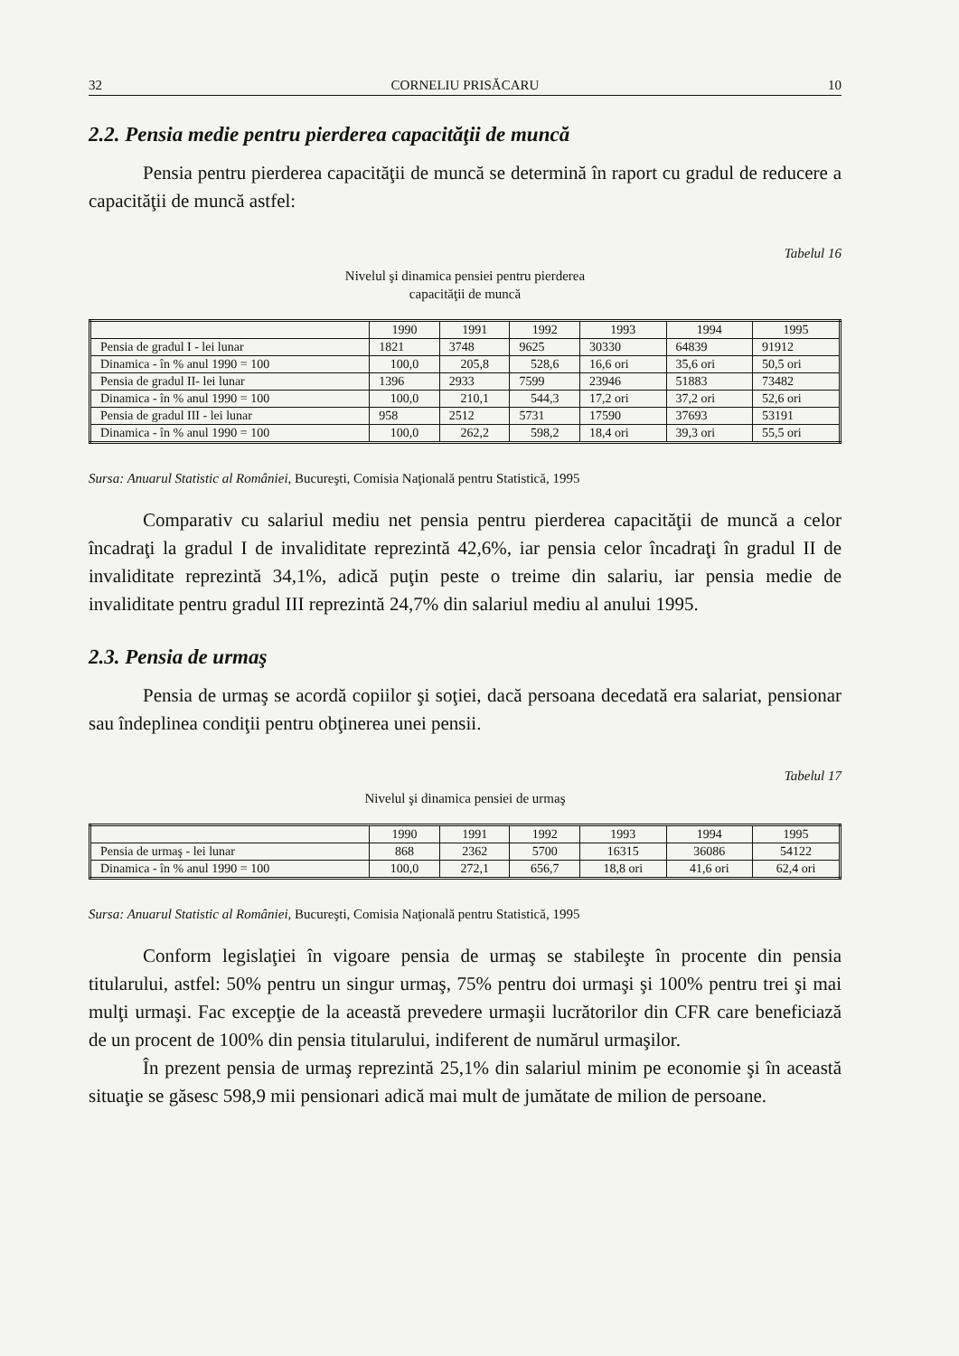32 CORNELIU PRISĂCARU 10
2.2. Pensia medie pentru pierderea capacităţii de muncă
Pensia pentru pierderea capacităţii de muncă se determină în raport cu gradul de reducere a capacităţii de muncă astfel:
Tabelul 16
Nivelul şi dinamica pensiei pentru pierderea
capacităţii de muncă
| | 1990 | 1991 | 1992 | 1993 | 1994 | 1995 |
| Pensia de gradul I - lei lunar | 1821 | 3748 | 9625 | 30330 | 64839 | 91912 |
| Dinamica - în % anul 1990 = 100 | 100,0 | 205,8 | 528,6 | 16,6 ori | 35,6 ori | 50,5 ori |
| Pensia de gradul II- lei lunar | 1396 | 2933 | 7599 | 23946 | 51883 | 73482 |
| Dinamica - în % anul 1990 = 100 | 100,0 | 210,1 | 544,3 | 17,2 ori | 37,2 ori | 52,6 ori |
| Pensia de gradul III - lei lunar | 958 | 2512 | 5731 | 17590 | 37693 | 53191 |
| Dinamica - în % anul 1990 = 100 | 100,0 | 262,2 | 598,2 | 18,4 ori | 39,3 ori | 55,5 ori |
Sursa: Anuarul Statistic al României, Bucureşti, Comisia Naţională pentru Statistică, 1995
Comparativ cu salariul mediu net pensia pentru pierderea capacităţii de muncă a celor încadraţi la gradul I de invaliditate reprezintă 42,6%, iar pensia celor încadraţi în gradul II de invaliditate reprezintă 34,1%, adică puţin peste o treime din salariu, iar pensia medie de invaliditate pentru gradul III reprezintă 24,7% din salariul mediu al anului 1995.
2.3. Pensia de urmaş
Pensia de urmaş se acordă copiilor şi soţiei, dacă persoana decedată era salariat, pensionar sau îndeplinea condiţii pentru obţinerea unei pensii.
Tabelul 17
Nivelul şi dinamica pensiei de urmaş
| | 1990 | 1991 | 1992 | 1993 | 1994 | 1995 |
| Pensia de urmaş - lei lunar | 868 | 2362 | 5700 | 16315 | 36086 | 54122 |
| Dinamica - în % anul 1990 = 100 | 100,0 | 272,1 | 656,7 | 18,8 ori | 41,6 ori | 62,4 ori |
Sursa: Anuarul Statistic al României, Bucureşti, Comisia Naţională pentru Statistică, 1995
Conform legislaţiei în vigoare pensia de urmaş se stabileşte în procente din pensia titularului, astfel: 50% pentru un singur urmaş, 75% pentru doi urmaşi şi 100% pentru trei şi mai mulţi urmaşi. Fac excepţie de la această prevedere urmaşii lucrătorilor din CFR care beneficiază de un procent de 100% din pensia titularului, indiferent de numărul urmaşilor.
În prezent pensia de urmaş reprezintă 25,1% din salariul minim pe economie şi în această situaţie se găsesc 598,9 mii pensionari adică mai mult de jumătate de milion de persoane.